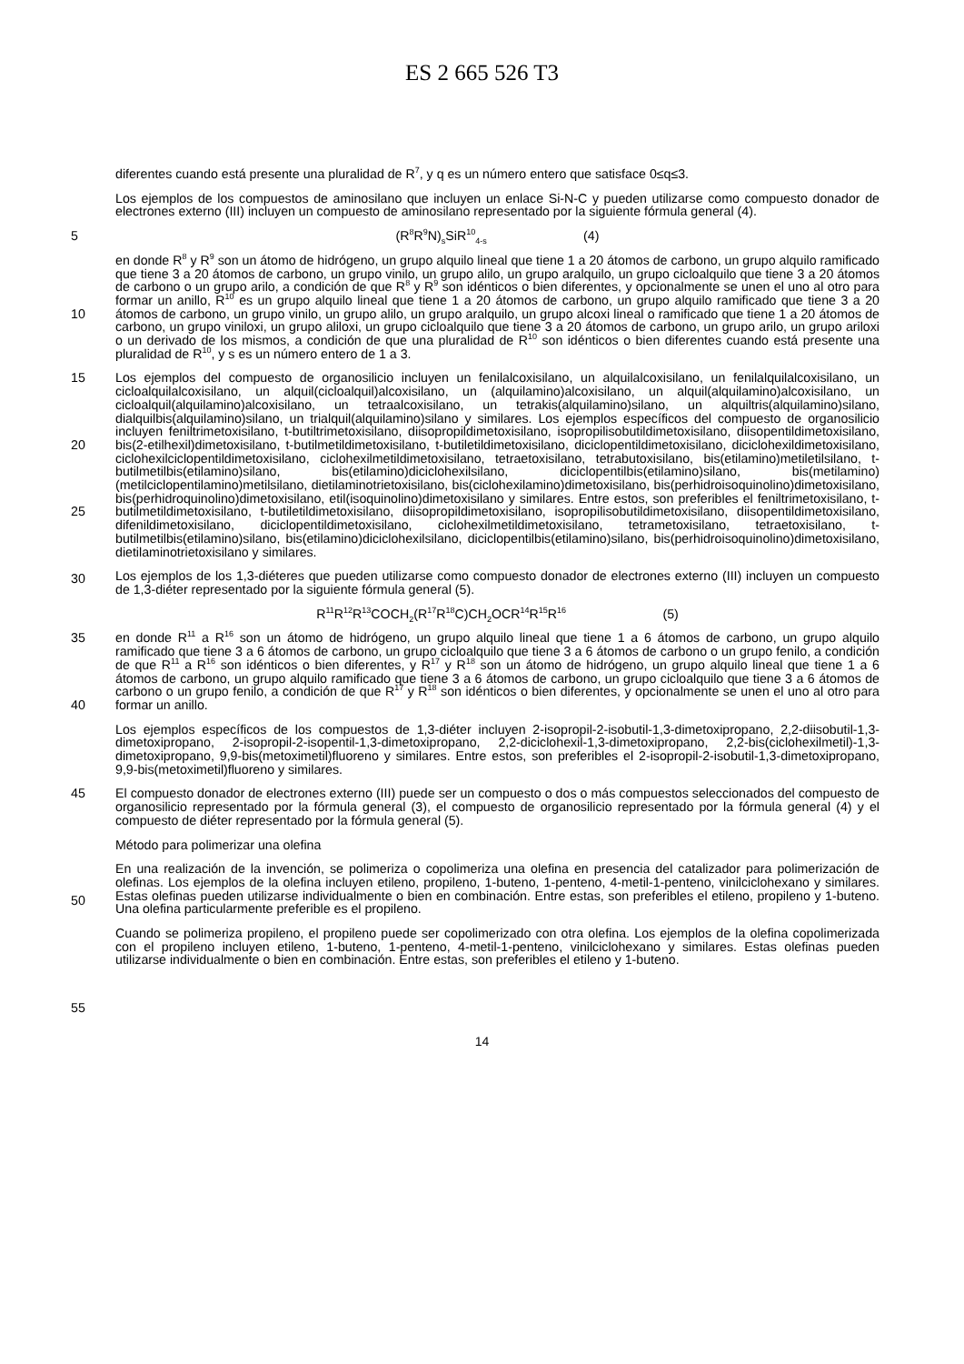ES 2 665 526 T3
diferentes cuando está presente una pluralidad de R<sup>7</sup>, y q es un número entero que satisface 0≤q≤3.
Los ejemplos de los compuestos de aminosilano que incluyen un enlace Si-N-C y pueden utilizarse como compuesto donador de electrones externo (III) incluyen un compuesto de aminosilano representado por la siguiente fórmula general (4).
5 (R<sup>8</sup>R<sup>9</sup>N)<sub>s</sub>SiR<sup>10</sup><sub>4-s</sub> (4)
10 en donde R<sup>8</sup> y R<sup>9</sup> son un átomo de hidrógeno, un grupo alquilo lineal que tiene 1 a 20 átomos de carbono, un grupo alquilo ramificado que tiene 3 a 20 átomos de carbono, un grupo vinilo, un grupo alilo, un grupo aralquilo, un grupo cicloalquilo que tiene 3 a 20 átomos de carbono o un grupo arilo, a condición de que R<sup>8</sup> y R<sup>9</sup> son idénticos o bien diferentes, y opcionalmente se unen el uno al otro para formar un anillo, R<sup>10</sup> es un grupo alquilo lineal que tiene 1 a 20 átomos de carbono, un grupo alquilo ramificado que tiene 3 a 20 átomos de carbono, un grupo vinilo, un grupo alilo, un grupo aralquilo, un grupo alcoxi lineal o ramificado que tiene 1 a 20 átomos de carbono, un grupo viniloxi, un grupo aliloxi, un grupo cicloalquilo que tiene 3 a 20 átomos de carbono, un grupo arilo, un grupo ariloxi o un derivado de los mismos, a condición de que una pluralidad de R<sup>10</sup> son idénticos o bien diferentes cuando está presente una pluralidad de R<sup>10</sup>, y s es un número entero de 1 a 3.
15
20
25
30
Los ejemplos del compuesto de organosilicio incluyen un fenilalcoxisilano, un alquilalcoxisilano, un fenilalquilalcoxisilano, un cicloalquilalcoxisilano, un alquil(cicloalquil)alcoxisilano, un (alquilamino)alcoxisilano, un alquil(alquilamino)alcoxisilano, un cicloalquil(alquilamino)alcoxisilano, un tetraalcoxisilano, un tetrakis(alquilamino)silano, un alquiltris(alquilamino)silano, dialquilbis(alquilamino)silano, un trialquil(alquilamino)silano y similares. Los ejemplos específicos del compuesto de organosilicio incluyen feniltrimetoxisilano, t-butiltrimetoxisilano, diisopropildimetoxisilano, isopropilisobutildimetoxisilano, diisopentildimetoxisilano, bis(2-etilhexil)dimetoxisilano, t-butilmetildimetoxisilano, t-butiletildimetoxisilano, diciclopentildimetoxisilano, diciclohexildimetoxisilano, ciclohexilciclopentildimetoxisilano, ciclohexilmetildimetoxisilano, tetraetoxisilano, tetrabutoxisilano, bis(etilamino)metiletilsilano, t-butilmetilbis(etilamino)silano, bis(etilamino)diciclohexilsilano, diciclopentilbis(etilamino)silano, bis(metilamino)(metilciclopentilamino)metilsilano, dietilaminotrietoxisilano, bis(ciclohexilamino)dimetoxisilano, bis(perhidroisoquinolino)dimetoxisilano, bis(perhidroquinolino)dimetoxisilano, etil(isoquinolino)dimetoxisilano y similares. Entre estos, son preferibles el feniltrimetoxisilano, t-butilmetildimetoxisilano, t-butiletildimetoxisilano, diisopropildimetoxisilano, isopropilisobutildimetoxisilano, diisopentildimetoxisilano, difenildimetoxisilano, diciclopentildimetoxisilano, ciclohexilmetildimetoxisilano, tetrametoxisilano, tetraetoxisilano, t-butilmetilbis(etilamino)silano, bis(etilamino)diciclohexilsilano, diciclopentilbis(etilamino)silano, bis(perhidroisoquinolino)dimetoxisilano, dietilaminotrietoxisilano y similares.
Los ejemplos de los 1,3-diéteres que pueden utilizarse como compuesto donador de electrones externo (III) incluyen un compuesto de 1,3-diéter representado por la siguiente fórmula general (5).
R<sup>11</sup>R<sup>12</sup>R<sup>13</sup>COCH<sub>2</sub>(R<sup>17</sup>R<sup>18</sup>C)CH<sub>2</sub>OCR<sup>14</sup>R<sup>15</sup>R<sup>16</sup> (5)
35
40
en donde R<sup>11</sup> a R<sup>16</sup> son un átomo de hidrógeno, un grupo alquilo lineal que tiene 1 a 6 átomos de carbono, un grupo alquilo ramificado que tiene 3 a 6 átomos de carbono, un grupo cicloalquilo que tiene 3 a 6 átomos de carbono o un grupo fenilo, a condición de que R<sup>11</sup> a R<sup>16</sup> son idénticos o bien diferentes, y R<sup>17</sup> y R<sup>18</sup> son un átomo de hidrógeno, un grupo alquilo lineal que tiene 1 a 6 átomos de carbono, un grupo alquilo ramificado que tiene 3 a 6 átomos de carbono, un grupo cicloalquilo que tiene 3 a 6 átomos de carbono o un grupo fenilo, a condición de que R<sup>17</sup> y R<sup>18</sup> son idénticos o bien diferentes, y opcionalmente se unen el uno al otro para formar un anillo.
Los ejemplos específicos de los compuestos de 1,3-diéter incluyen 2-isopropil-2-isobutil-1,3-dimetoxipropano, 2,2-diisobutil-1,3-dimetoxipropano, 2-isopropil-2-isopentil-1,3-dimetoxipropano, 2,2-diciclohexil-1,3-dimetoxipropano, 2,2-bis(ciclohexilmetil)-1,3-dimetoxipropano, 9,9-bis(metoximetil)fluoreno y similares. Entre estos, son preferibles el 2-isopropil-2-isobutil-1,3-dimetoxipropano, 9,9-bis(metoximetil)fluoreno y similares.
45
50
55
El compuesto donador de electrones externo (III) puede ser un compuesto o dos o más compuestos seleccionados del compuesto de organosilicio representado por la fórmula general (3), el compuesto de organosilicio representado por la fórmula general (4) y el compuesto de diéter representado por la fórmula general (5).
Método para polimerizar una olefina
En una realización de la invención, se polimeriza o copolimeriza una olefina en presencia del catalizador para polimerización de olefinas. Los ejemplos de la olefina incluyen etileno, propileno, 1-buteno, 1-penteno, 4-metil-1-penteno, vinilciclohexano y similares. Estas olefinas pueden utilizarse individualmente o bien en combinación. Entre estas, son preferibles el etileno, propileno y 1-buteno. Una olefina particularmente preferible es el propileno.
Cuando se polimeriza propileno, el propileno puede ser copolimerizado con otra olefina. Los ejemplos de la olefina copolimerizada con el propileno incluyen etileno, 1-buteno, 1-penteno, 4-metil-1-penteno, vinilciclohexano y similares. Estas olefinas pueden utilizarse individualmente o bien en combinación. Entre estas, son preferibles el etileno y 1-buteno.
14